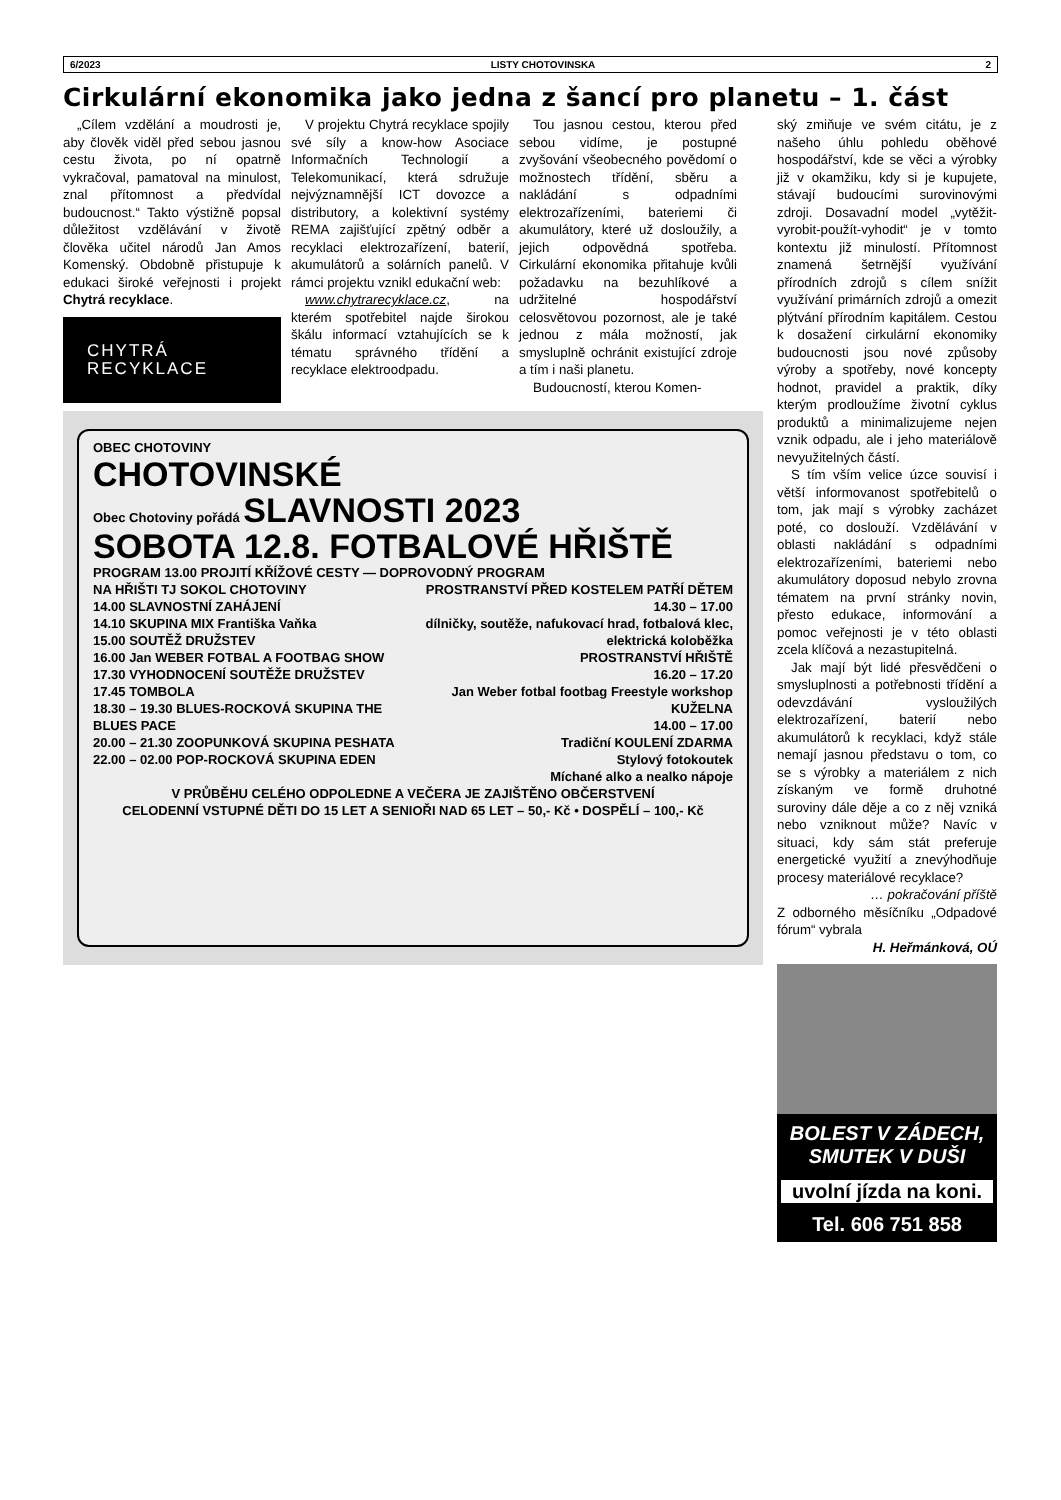6/2023 LISTY CHOTOVINSKA 2
Cirkulární ekonomika jako jedna z šancí pro planetu – 1. část
„Cílem vzdělání a moudrosti je, aby člověk viděl před sebou jasnou cestu života, po ní opatrně vykračoval, pamatoval na minulost, znal přítomnost a předvídal budoucnost.“ Takto výstižně popsal důležitost vzdělávání v životě člověka učitel národů Jan Amos Komenský. Obdobně přistupuje k edukaci široké veřejnosti i projekt Chytrá recyklace.
CHYTRÁ
RECYKLACE
V projektu Chytrá recyklace spojily své síly a know-how Asociace Informačních Technologií a Telekomunikací, která sdružuje nejvýznamnější ICT dovozce a distributory, a kolektivní systémy REMA zajišťující zpětný odběr a recyklaci elektrozařízení, baterií, akumulátorů a solárních panelů. V rámci projektu vznikl edukační web:
www.chytrarecyklace.cz, na kterém spotřebitel najde širokou škálu informací vztahujících se k tématu správného třídění a recyklace elektroodpadu.
Tou jasnou cestou, kterou před sebou vidíme, je postupné zvyšování všeobecného povědomí o možnostech třídění, sběru a nakládání s odpadními elektrozařízeními, bateriemi či akumulátory, které už dosloužily, a jejich odpovědná spotřeba. Cirkulární ekonomika přitahuje kvůli požadavku na bezuhlíkové a udržitelné hospodářství celosvětovou pozornost, ale je také jednou z mála možností, jak smysluplně ochránit existující zdroje a tím i naši planetu.
Budoucností, kterou Komen-
OBEC CHOTOVINY
CHOTOVINSKÉ
Obec Chotoviny pořádá SLAVNOSTI 2023
SOBOTA 12.8. FOTBALOVÉ HŘIŠTĚ
PROGRAM 13.00 PROJITÍ KŘÍŽOVÉ CESTY — DOPROVODNÝ PROGRAM
NA HŘIŠTI TJ SOKOL CHOTOVINY
14.00 SLAVNOSTNÍ ZAHÁJENÍ
14.10 SKUPINA MIX Františka Vaňka
15.00 SOUTĚŽ DRUŽSTEV
16.00 Jan WEBER FOTBAL A FOOTBAG SHOW
17.30 VYHODNOCENÍ SOUTĚŽE DRUŽSTEV
17.45 TOMBOLA
18.30 – 19.30 BLUES-ROCKOVÁ SKUPINA THE BLUES PACE
20.00 – 21.30 ZOOPUNKOVÁ SKUPINA PESHATA
22.00 – 02.00 POP-ROCKOVÁ SKUPINA EDEN
PROSTRANSTVÍ PŘED KOSTELEM PATŘÍ DĚTEM
14.30 – 17.00
dílničky, soutěže, nafukovací hrad, fotbalová klec, elektrická koloběžka
PROSTRANSTVÍ HŘIŠTĚ
16.20 – 17.20
Jan Weber fotbal footbag Freestyle workshop
KUŽELNA
14.00 – 17.00
Tradiční KOULENÍ ZDARMA
Stylový fotokoutek
Míchané alko a nealko nápoje
V PRŮBĚHU CELÉHO ODPOLEDNE A VEČERA JE ZAJIŠTĚNO OBČERSTVENÍ
CELODENNÍ VSTUPNÉ DĚTI DO 15 LET A SENIOŘI NAD 65 LET – 50,- Kč • DOSPĚLÍ – 100,- Kč
ský zmiňuje ve svém citátu, je z našeho úhlu pohledu oběhové hospodářství, kde se věci a výrobky již v okamžiku, kdy si je kupujete, stávají budoucími surovinovými zdroji. Dosavadní model „vytěžit-vyrobit-použít-vyhodit“ je v tomto kontextu již minulostí. Přítomnost znamená šetrnější využívání přírodních zdrojů s cílem snížit využívání primárních zdrojů a omezit plýtvání přírodním kapitálem. Cestou k dosažení cirkulární ekonomiky budoucnosti jsou nové způsoby výroby a spotřeby, nové koncepty hodnot, pravidel a praktik, díky kterým prodloužíme životní cyklus produktů a minimalizujeme nejen vznik odpadu, ale i jeho materiálově nevyužitelných částí.
S tím vším velice úzce souvisí i větší informovanost spotřebitelů o tom, jak mají s výrobky zacházet poté, co doslouží. Vzdělávání v oblasti nakládání s odpadními elektrozařízeními, bateriemi nebo akumulátory doposud nebylo zrovna tématem na první stránky novin, přesto edukace, informování a pomoc veřejnosti je v této oblasti zcela klíčová a nezastupitelná.
Jak mají být lidé přesvědčeni o smysluplnosti a potřebnosti třídění a odevzdávání vysloužilých elektrozařízení, baterií nebo akumulátorů k recyklaci, když stále nemají jasnou představu o tom, co se s výrobky a materiálem z nich získaným ve formě druhotné suroviny dále děje a co z něj vzniká nebo vzniknout může? Navíc v situaci, kdy sám stát preferuje energetické využití a znevýhodňuje procesy materiálové recyklace?
… pokračování příště
Z odborného měsíčníku „Odpadové fórum“ vybrala
H. Heřmánková, OÚ
BOLEST V ZÁDECH, SMUTEK V DUŠI
uvolní jízda na koni.
Tel. 606 751 858